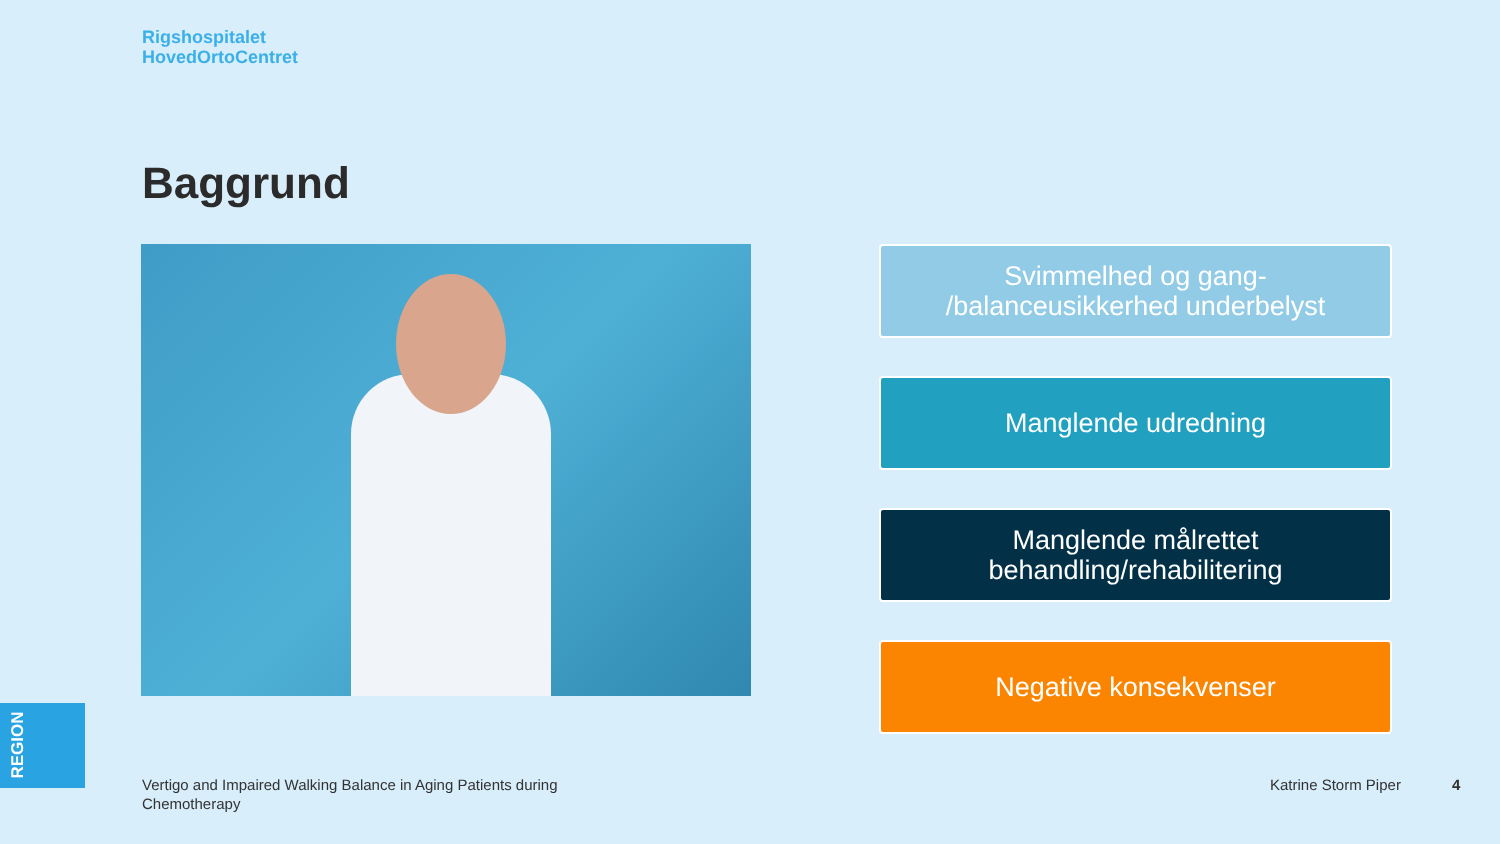Rigshospitalet
HovedOrtoCentret
Baggrund
Svimmelhed og gang-
/balanceusikkerhed underbelyst
Manglende udredning
Manglende målrettet
behandling/rehabilitering
Negative konsekvenser
REGION
Vertigo and Impaired Walking Balance in Aging Patients during Chemotherapy
Katrine Storm Piper 4